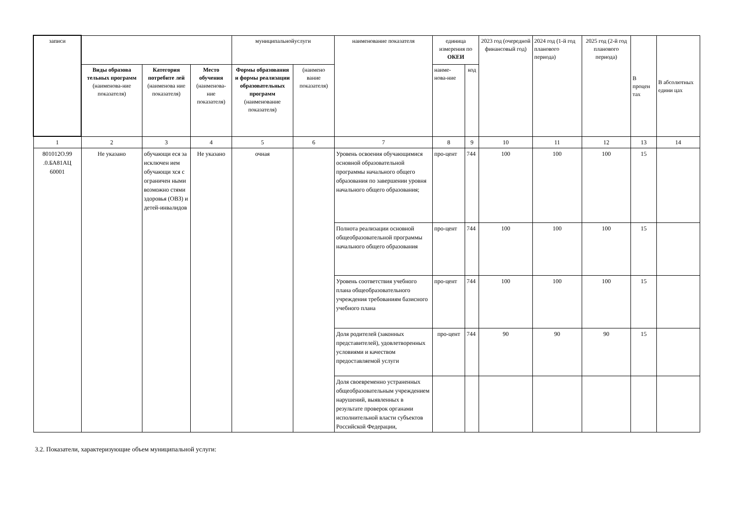| записи | | | | муниципальнойуслуги | | наименование показателя | единица измерения по ОКЕИ | | 2023 год (очередной финансовый год) | 2024 год (1-й год планового периода) | 2025 год (2-й год планового периода) | В процен тах | В абсолютных едини цах |
| --- | --- | --- | --- | --- | --- | --- | --- | --- | --- | --- | --- | --- | --- |
| | Виды образова тельных программ (наименова-ние показателя) | Категория потребите лей (наименова ние показателя) | Место обучения (наименова-ние показателя) | Формы образования и формы реализации образовательных программ (наименование показателя) | (наимено вание показателя) | | наиме-нова-ние | код | | | | | |
| 1 | 2 | 3 | 4 | 5 | 6 | 7 | 8 | 9 | 10 | 11 | 12 | 13 | 14 |
| 801012О.99 .0.БА81АЦ 60001 | Не указано | обучающи еся за исключен ием обучающи хся с ограничен ными возможно стями здоровья (ОВЗ) и детей-инвалидов | Не указано | очная | | Уровень освоения обучающимися основной образовательной программы начального общего образования по завершении уровня начального общего образования; | про-цент | 744 | 100 | 100 | 100 | 15 | |
| | | | | | | Полнота реализации основной общеобразовательной программы начального общего образования | про-цент | 744 | 100 | 100 | 100 | 15 | |
| | | | | | | Уровень соответствия учебного плана общеобразовательного учреждения требованиям базисного учебного плана | про-цент | 744 | 100 | 100 | 100 | 15 | |
| | | | | | | Доля родителей (законных представителей), удовлетворенных условиями и качеством предоставляемой услуги | про-цент | 744 | 90 | 90 | 90 | 15 | |
| | | | | | | Доля своевременно устраненных общеобразовательным учреждением нарушений, выявленных в результате проверок органами исполнительной власти субъектов Российской Федерации, | | | | | | | |
3.2. Показатели, характеризующие объем муниципальной услуги: